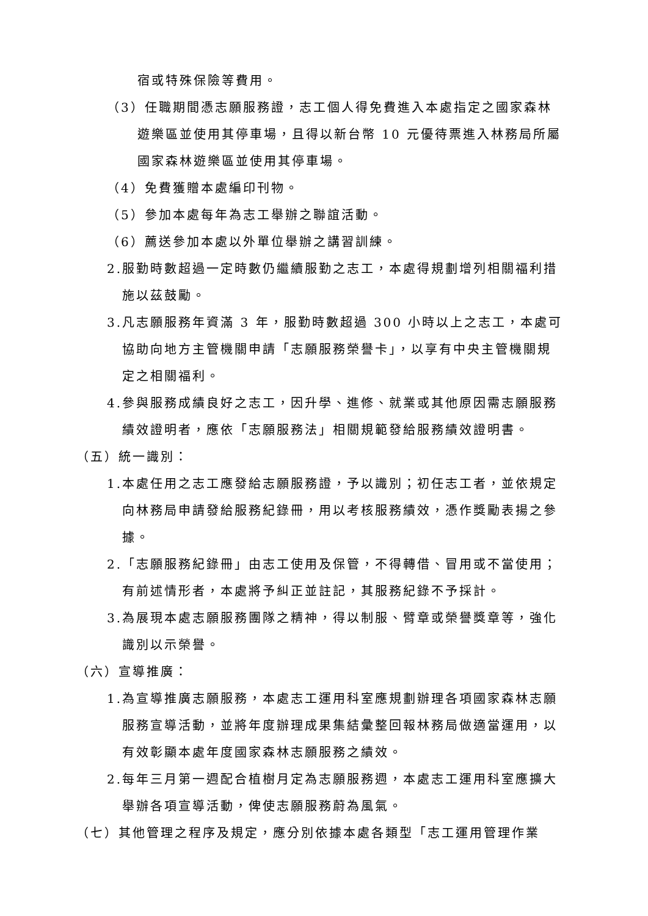宿或特殊保險等費用。
（3）任職期間憑志願服務證，志工個人得免費進入本處指定之國家森林遊樂區並使用其停車場，且得以新台幣 10 元優待票進入林務局所屬國家森林遊樂區並使用其停車場。
（4）免費獲贈本處編印刊物。
（5）參加本處每年為志工舉辦之聯誼活動。
（6）薦送參加本處以外單位舉辦之講習訓練。
2.服勤時數超過一定時數仍繼續服勤之志工，本處得規劃增列相關福利措施以茲鼓勵。
3.凡志願服務年資滿 3 年，服勤時數超過 300 小時以上之志工，本處可協助向地方主管機關申請「志願服務榮譽卡」，以享有中央主管機關規定之相關福利。
4.參與服務成績良好之志工，因升學、進修、就業或其他原因需志願服務績效證明者，應依「志願服務法」相關規範發給服務績效證明書。
（五）統一識別：
1.本處任用之志工應發給志願服務證，予以識別；初任志工者，並依規定向林務局申請發給服務紀錄冊，用以考核服務績效，憑作獎勵表揚之參據。
2.「志願服務紀錄冊」由志工使用及保管，不得轉借、冒用或不當使用；有前述情形者，本處將予糾正並註記，其服務紀錄不予採計。
3.為展現本處志願服務團隊之精神，得以制服、臂章或榮譽獎章等，強化識別以示榮譽。
（六）宣導推廣：
1.為宣導推廣志願服務，本處志工運用科室應規劃辦理各項國家森林志願服務宣導活動，並將年度辦理成果集結彙整回報林務局做適當運用，以有效彰顯本處年度國家森林志願服務之績效。
2.每年三月第一週配合植樹月定為志願服務週，本處志工運用科室應擴大舉辦各項宣導活動，俾使志願服務蔚為風氣。
（七）其他管理之程序及規定，應分別依據本處各類型「志工運用管理作業